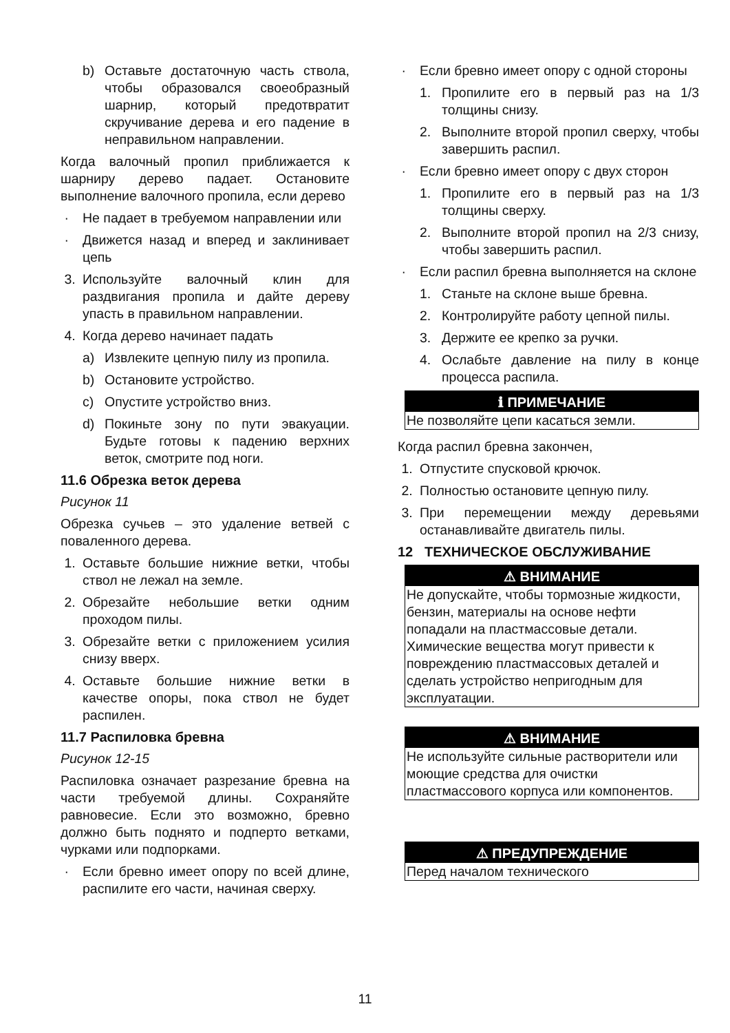b) Оставьте достаточную часть ствола, чтобы образовался своеобразный шарнир, который предотвратит скручивание дерева и его падение в неправильном направлении.
Когда валочный пропил приближается к шарниру дерево падает. Остановите выполнение валочного пропила, если дерево
· Не падает в требуемом направлении или
· Движется назад и вперед и заклинивает цепь
3. Используйте валочный клин для раздвигания пропила и дайте дереву упасть в правильном направлении.
4. Когда дерево начинает падать
a) Извлеките цепную пилу из пропила.
b) Остановите устройство.
c) Опустите устройство вниз.
d) Покиньте зону по пути эвакуации. Будьте готовы к падению верхних веток, смотрите под ноги.
11.6 Обрезка веток дерева
Рисунок 11
Обрезка сучьев – это удаление ветвей с поваленного дерева.
1. Оставьте большие нижние ветки, чтобы ствол не лежал на земле.
2. Обрезайте небольшие ветки одним проходом пилы.
3. Обрезайте ветки с приложением усилия снизу вверх.
4. Оставьте большие нижние ветки в качестве опоры, пока ствол не будет распилен.
11.7 Распиловка бревна
Рисунок 12-15
Распиловка означает разрезание бревна на части требуемой длины. Сохраняйте равновесие. Если это возможно, бревно должно быть поднято и подперто ветками, чурками или подпорками.
· Если бревно имеет опору по всей длине, распилите его части, начиная сверху.
· Если бревно имеет опору с одной стороны
1. Пропилите его в первый раз на 1/3 толщины снизу.
2. Выполните второй пропил сверху, чтобы завершить распил.
· Если бревно имеет опору с двух сторон
1. Пропилите его в первый раз на 1/3 толщины сверху.
2. Выполните второй пропил на 2/3 снизу, чтобы завершить распил.
· Если распил бревна выполняется на склоне
1. Станьте на склоне выше бревна.
2. Контролируйте работу цепной пилы.
3. Держите ее крепко за ручки.
4. Ослабьте давление на пилу в конце процесса распила.
ℹ ПРИМЕЧАНИЕ
Не позволяйте цепи касаться земли.
Когда распил бревна закончен,
1. Отпустите спусковой крючок.
2. Полностью остановите цепную пилу.
3. При перемещении между деревьями останавливайте двигатель пилы.
12 ТЕХНИЧЕСКОЕ ОБСЛУЖИВАНИЕ
⚠ ВНИМАНИЕ
Не допускайте, чтобы тормозные жидкости, бензин, материалы на основе нефти попадали на пластмассовые детали. Химические вещества могут привести к повреждению пластмассовых деталей и сделать устройство непригодным для эксплуатации.
⚠ ВНИМАНИЕ
Не используйте сильные растворители или моющие средства для очистки пластмассового корпуса или компонентов.
⚠ ПРЕДУПРЕЖДЕНИЕ
Перед началом технического
11